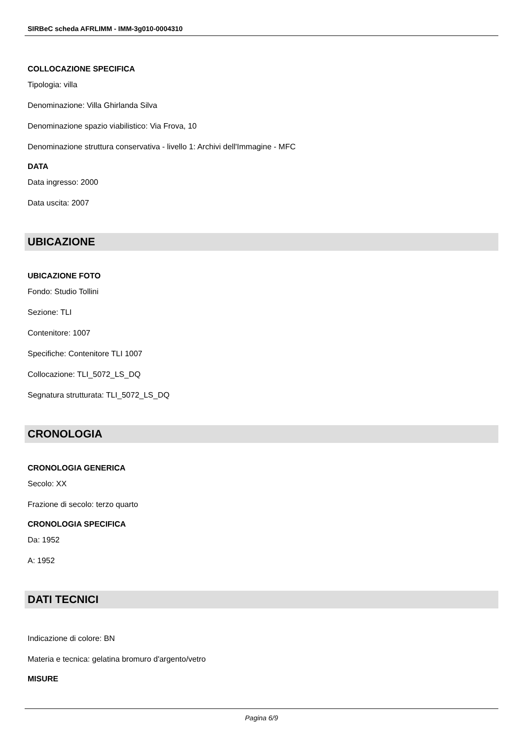SIRBeC scheda AFRLIMM - IMM-3g010-0004310
COLLOCAZIONE SPECIFICA
Tipologia: villa
Denominazione: Villa Ghirlanda Silva
Denominazione spazio viabilistico: Via Frova, 10
Denominazione struttura conservativa - livello 1: Archivi dell'Immagine - MFC
DATA
Data ingresso: 2000
Data uscita: 2007
UBICAZIONE
UBICAZIONE FOTO
Fondo: Studio Tollini
Sezione: TLI
Contenitore: 1007
Specifiche: Contenitore TLI 1007
Collocazione: TLI_5072_LS_DQ
Segnatura strutturata: TLI_5072_LS_DQ
CRONOLOGIA
CRONOLOGIA GENERICA
Secolo: XX
Frazione di secolo: terzo quarto
CRONOLOGIA SPECIFICA
Da: 1952
A: 1952
DATI TECNICI
Indicazione di colore: BN
Materia e tecnica: gelatina bromuro d'argento/vetro
MISURE
Pagina 6/9